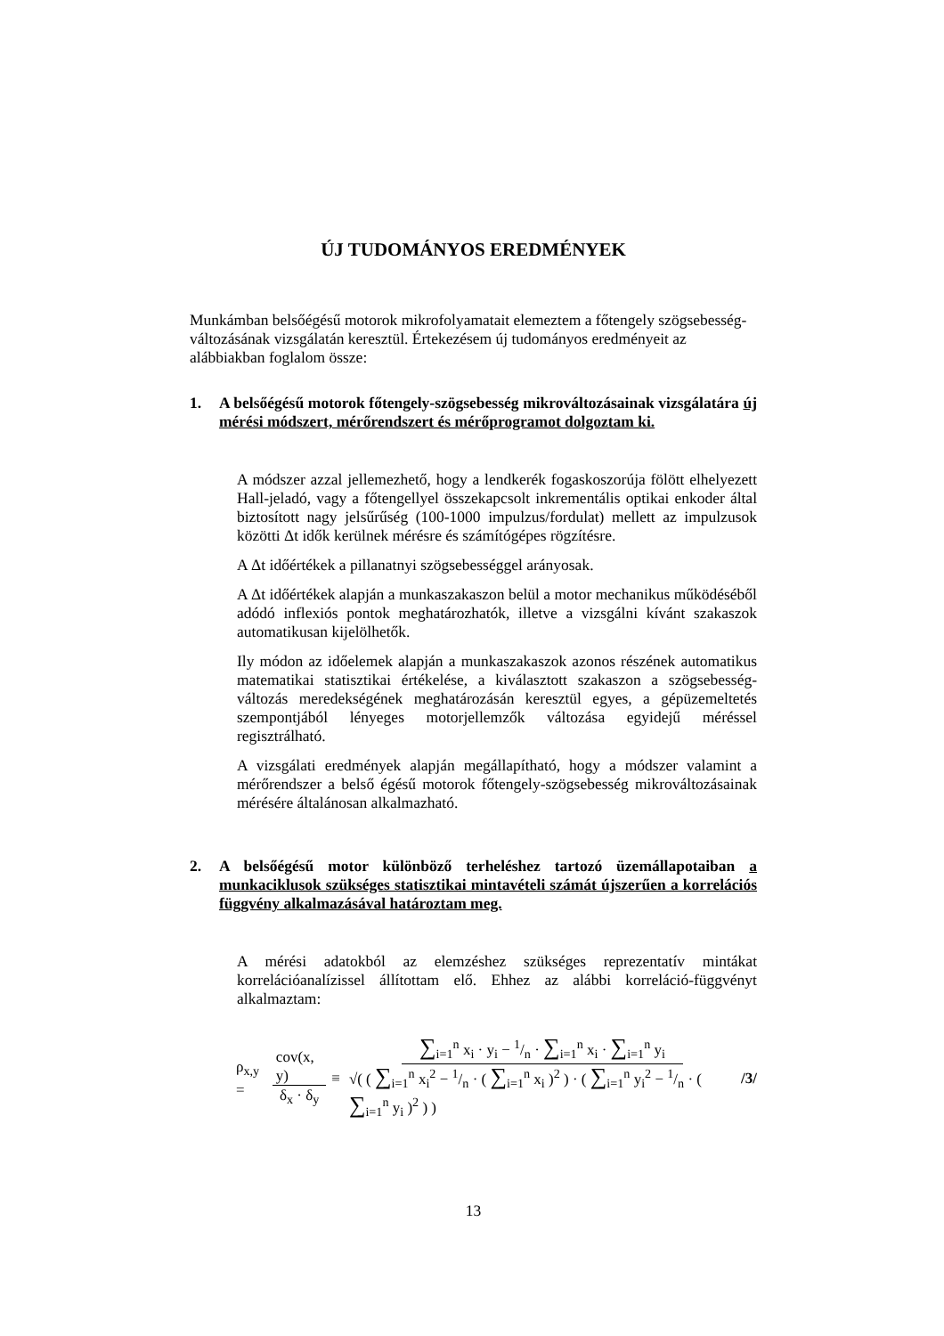ÚJ TUDOMÁNYOS EREDMÉNYEK
Munkámban belsőégésű motorok mikrofolyamatait elemeztem a főtengely szögsebesség-változásának vizsgálatán keresztül. Értekezésem új tudományos eredményeit az alábbiakban foglalom össze:
1. A belsőégésű motorok főtengely-szögsebesség mikrováltozásainak vizsgálatára új mérési módszert, mérőrendszert és mérőprogramot dolgoztam ki.
A módszer azzal jellemezhető, hogy a lendkerék fogaskoszorúja fölött elhelyezett Hall-jeladó, vagy a főtengellyel összekapcsolt inkrementális optikai enkoder által biztosított nagy jelsűrűség (100-1000 impulzus/fordulat) mellett az impulzusok közötti Δt idők kerülnek mérésre és számítógépes rögzítésre.
A Δt időértékek a pillanatnyi szögsebességgel arányosak.
A Δt időértékek alapján a munkaszakaszon belül a motor mechanikus működéséből adódó inflexiós pontok meghatározhatók, illetve a vizsgálni kívánt szakaszok automatikusan kijelölhetők.
Ily módon az időelemek alapján a munkaszakaszok azonos részének automatikus matematikai statisztikai értékelése, a kiválasztott szakaszon a szögsebesség-változás meredekségének meghatározásán keresztül egyes, a gépüzemeltetés szempontjából lényeges motorjellemzők változása egyidejű méréssel regisztrálható.
A vizsgálati eredmények alapján megállapítható, hogy a módszer valamint a mérőrendszer a belső égésű motorok főtengely-szögsebesség mikrováltozásainak mérésére általánosan alkalmazható.
2. A belsőégésű motor különböző terheléshez tartozó üzemállapotaiban a munkaciklusok szükséges statisztikai mintavételi számát újszerűen a korrelációs függvény alkalmazásával határoztam meg.
A mérési adatokból az elemzéshez szükséges reprezentatív mintákat korrelációanalízissel állítottam elő. Ehhez az alábbi korreláció-függvényt alkalmaztam:
ρ<sub>x,y</sub> = cov(x, y) δ<sub>x</sub> · δ<sub>y</sub> ≡ ∑<sub>i=1</sub><sup>n</sup> x<sub>i</sub> · y<sub>i</sub> − 1/n · ∑<sub>i=1</sub><sup>n</sup> x<sub>i</sub> · ∑<sub>i=1</sub><sup>n</sup> y<sub>i</sub> √( ( ∑<sub>i=1</sub><sup>n</sup> x<sub>i</sub><sup>2</sup> − 1/n · ( ∑<sub>i=1</sub><sup>n</sup> x<sub>i</sub> )<sup>2</sup> ) · ( ∑<sub>i=1</sub><sup>n</sup> y<sub>i</sub><sup>2</sup> − 1/n · ( ∑<sub>i=1</sub><sup>n</sup> y<sub>i</sub> )<sup>2</sup> ) ) /3/
13